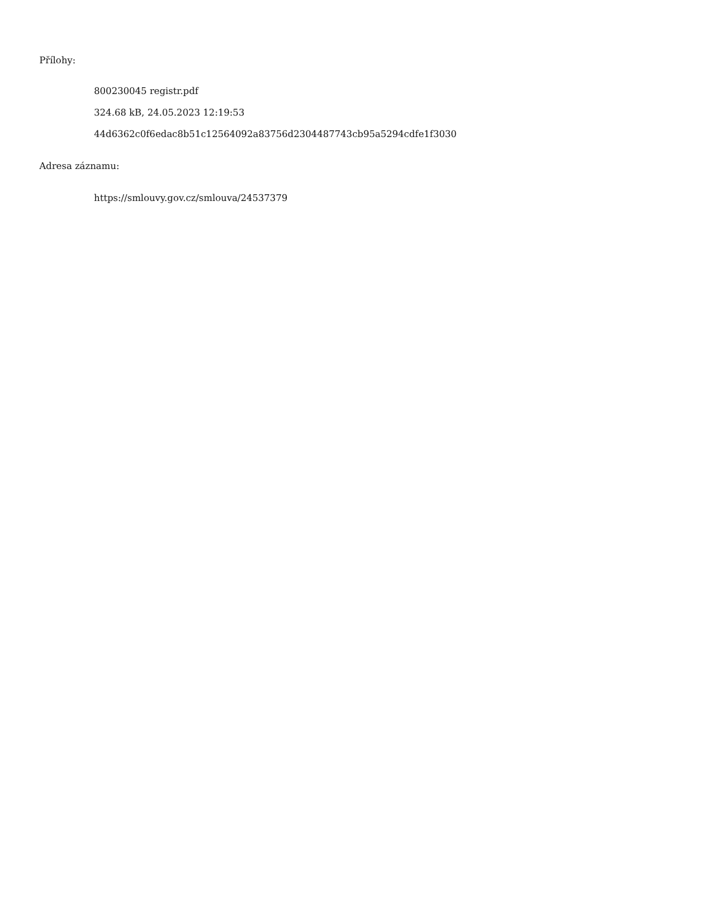Přílohy:
800230045 registr.pdf
324.68 kB, 24.05.2023 12:19:53
44d6362c0f6edac8b51c12564092a83756d2304487743cb95a5294cdfe1f3030
Adresa záznamu:
https://smlouvy.gov.cz/smlouva/24537379